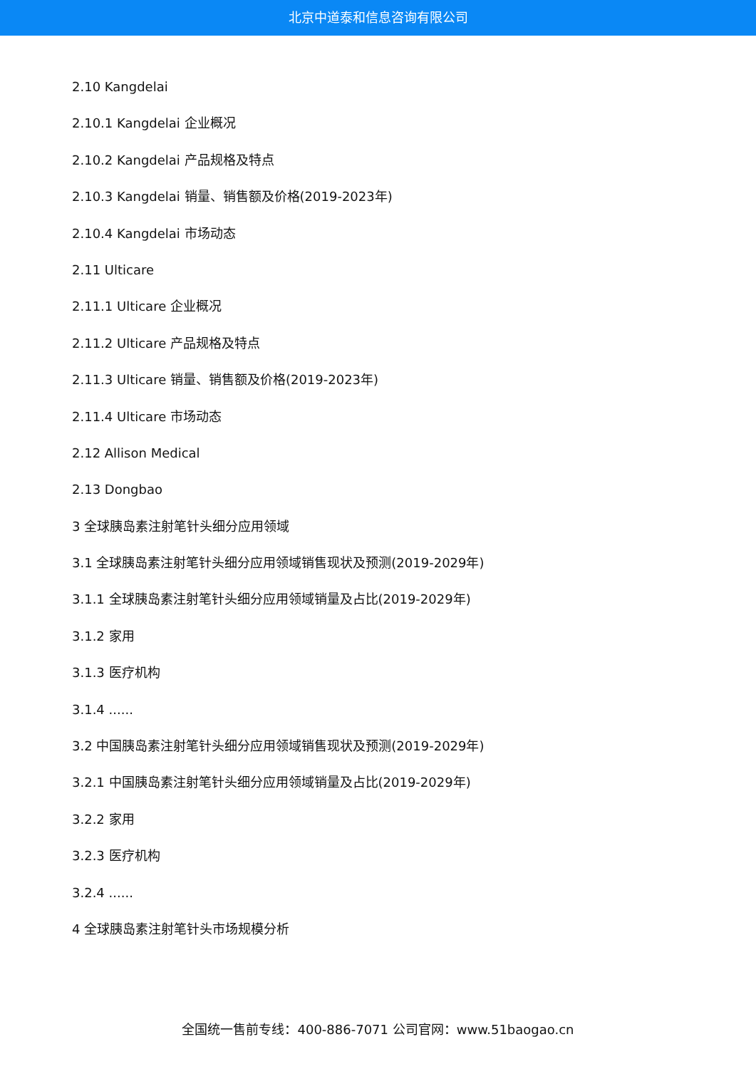北京中道泰和信息咨询有限公司
2.10 Kangdelai
2.10.1 Kangdelai 企业概况
2.10.2 Kangdelai 产品规格及特点
2.10.3 Kangdelai 销量、销售额及价格(2019-2023年)
2.10.4 Kangdelai 市场动态
2.11 Ulticare
2.11.1 Ulticare 企业概况
2.11.2 Ulticare 产品规格及特点
2.11.3 Ulticare 销量、销售额及价格(2019-2023年)
2.11.4 Ulticare 市场动态
2.12 Allison Medical
2.13 Dongbao
3 全球胰岛素注射笔针头细分应用领域
3.1 全球胰岛素注射笔针头细分应用领域销售现状及预测(2019-2029年)
3.1.1 全球胰岛素注射笔针头细分应用领域销量及占比(2019-2029年)
3.1.2 家用
3.1.3 医疗机构
3.1.4 ......
3.2 中国胰岛素注射笔针头细分应用领域销售现状及预测(2019-2029年)
3.2.1 中国胰岛素注射笔针头细分应用领域销量及占比(2019-2029年)
3.2.2 家用
3.2.3 医疗机构
3.2.4 ......
4 全球胰岛素注射笔针头市场规模分析
全国统一售前专线：400-886-7071 公司官网：www.51baogao.cn